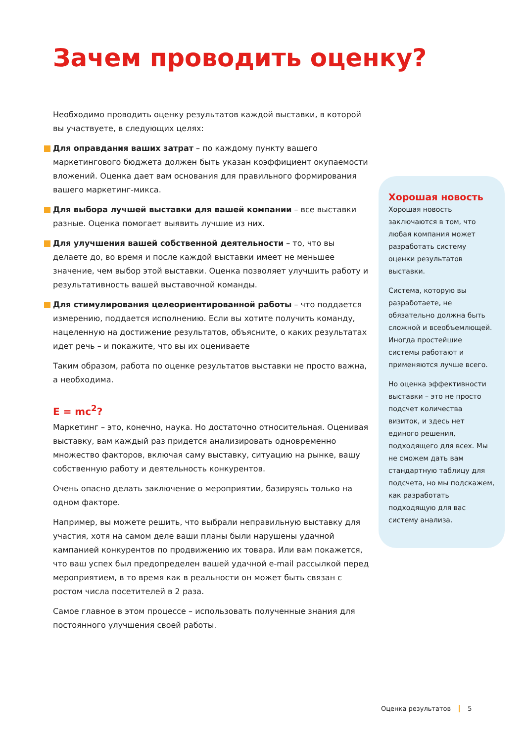Зачем проводить оценку?
Необходимо проводить оценку результатов каждой выставки, в которой вы участвуете, в следующих целях:
Для оправдания ваших затрат – по каждому пункту вашего маркетингового бюджета должен быть указан коэффициент окупаемости вложений. Оценка дает вам основания для правильного формирования вашего маркетинг-микса.
Для выбора лучшей выставки для вашей компании – все выставки разные. Оценка помогает выявить лучшие из них.
Для улучшения вашей собственной деятельности – то, что вы делаете до, во время и после каждой выставки имеет не меньшее значение, чем выбор этой выставки. Оценка позволяет улучшить работу и результативность вашей выставочной команды.
Для стимулирования целеориентированной работы – что поддается измерению, поддается исполнению. Если вы хотите получить команду, нацеленную на достижение результатов, объясните, о каких результатах идет речь – и покажите, что вы их оцениваете
Таким образом, работа по оценке результатов выставки не просто важна, а необходима.
E = mc<sup>2</sup>?
Маркетинг – это, конечно, наука. Но достаточно относительная. Оценивая выставку, вам каждый раз придется анализировать одновременно множество факторов, включая саму выставку, ситуацию на рынке, вашу собственную работу и деятельность конкурентов.
Очень опасно делать заключение о мероприятии, базируясь только на одном факторе.
Например, вы можете решить, что выбрали неправильную выставку для участия, хотя на самом деле ваши планы были нарушены удачной кампанией конкурентов по продвижению их товара. Или вам покажется, что ваш успех был предопределен вашей удачной e-mail рассылкой перед мероприятием, в то время как в реальности он может быть связан с ростом числа посетителей в 2 раза.
Самое главное в этом процессе – использовать полученные знания для постоянного улучшения своей работы.
Хорошая новость
Хорошая новость заключаются в том, что любая компания может разработать систему оценки результатов выставки.
Система, которую вы разработаете, не обязательно должна быть сложной и всеобъемлющей. Иногда простейшие системы работают и применяются лучше всего.
Но оценка эффективности выставки – это не просто подсчет количества визиток, и здесь нет единого решения, подходящего для всех. Мы не сможем дать вам стандартную таблицу для подсчета, но мы подскажем, как разработать подходящую для вас систему анализа.
Оценка результатов 5